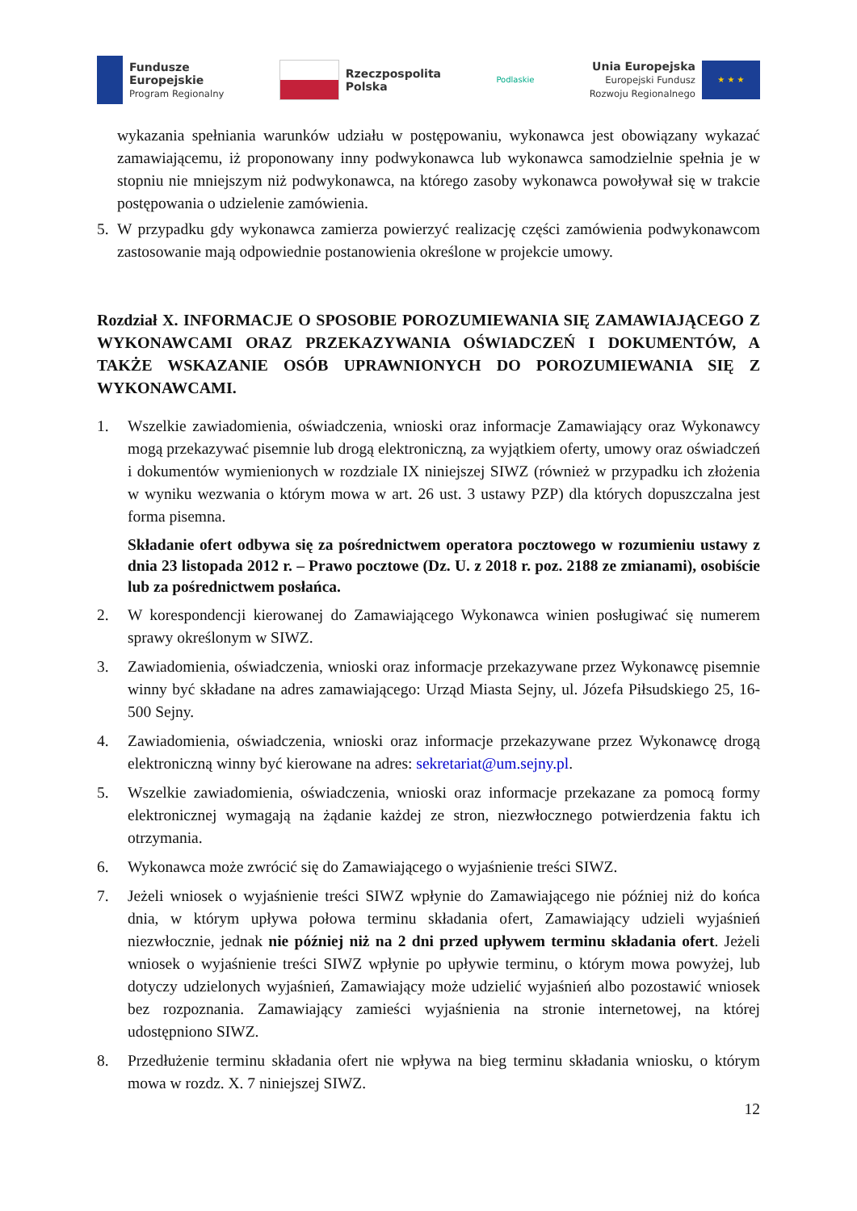Fundusze
Europejskie
Program Regionalny
Rzeczpospolita
Polska
Podlaskie
Unia Europejska
Europejski Fundusz
Rozwoju Regionalnego
★ ★ ★
wykazania spełniania warunków udziału w postępowaniu, wykonawca jest obowiązany wykazać zamawiającemu, iż proponowany inny podwykonawca lub wykonawca samodzielnie spełnia je w stopniu nie mniejszym niż podwykonawca, na którego zasoby wykonawca powoływał się w trakcie postępowania o udzielenie zamówienia.
5. W przypadku gdy wykonawca zamierza powierzyć realizację części zamówienia podwykonawcom zastosowanie mają odpowiednie postanowienia określone w projekcie umowy.
Rozdział X. INFORMACJE O SPOSOBIE POROZUMIEWANIA SIĘ ZAMAWIAJĄCEGO Z WYKONAWCAMI ORAZ PRZEKAZYWANIA OŚWIADCZEŃ I DOKUMENTÓW, A TAKŻE WSKAZANIE OSÓB UPRAWNIONYCH DO POROZUMIEWANIA SIĘ Z WYKONAWCAMI.
1. Wszelkie zawiadomienia, oświadczenia, wnioski oraz informacje Zamawiający oraz Wykonawcy mogą przekazywać pisemnie lub drogą elektroniczną, za wyjątkiem oferty, umowy oraz oświadczeń i dokumentów wymienionych w rozdziale IX niniejszej SIWZ (również w przypadku ich złożenia w wyniku wezwania o którym mowa w art. 26 ust. 3 ustawy PZP) dla których dopuszczalna jest forma pisemna.
Składanie ofert odbywa się za pośrednictwem operatora pocztowego w rozumieniu ustawy z dnia 23 listopada 2012 r. – Prawo pocztowe (Dz. U. z 2018 r. poz. 2188 ze zmianami), osobiście lub za pośrednictwem posłańca.
2. W korespondencji kierowanej do Zamawiającego Wykonawca winien posługiwać się numerem sprawy określonym w SIWZ.
3. Zawiadomienia, oświadczenia, wnioski oraz informacje przekazywane przez Wykonawcę pisemnie winny być składane na adres zamawiającego: Urząd Miasta Sejny, ul. Józefa Piłsudskiego 25, 16-500 Sejny.
4. Zawiadomienia, oświadczenia, wnioski oraz informacje przekazywane przez Wykonawcę drogą elektroniczną winny być kierowane na adres: sekretariat@um.sejny.pl.
5. Wszelkie zawiadomienia, oświadczenia, wnioski oraz informacje przekazane za pomocą formy elektronicznej wymagają na żądanie każdej ze stron, niezwłocznego potwierdzenia faktu ich otrzymania.
6. Wykonawca może zwrócić się do Zamawiającego o wyjaśnienie treści SIWZ.
7. Jeżeli wniosek o wyjaśnienie treści SIWZ wpłynie do Zamawiającego nie później niż do końca dnia, w którym upływa połowa terminu składania ofert, Zamawiający udzieli wyjaśnień niezwłocznie, jednak nie później niż na 2 dni przed upływem terminu składania ofert. Jeżeli wniosek o wyjaśnienie treści SIWZ wpłynie po upływie terminu, o którym mowa powyżej, lub dotyczy udzielonych wyjaśnień, Zamawiający może udzielić wyjaśnień albo pozostawić wniosek bez rozpoznania. Zamawiający zamieści wyjaśnienia na stronie internetowej, na której udostępniono SIWZ.
8. Przedłużenie terminu składania ofert nie wpływa na bieg terminu składania wniosku, o którym mowa w rozdz. X. 7 niniejszej SIWZ.
12